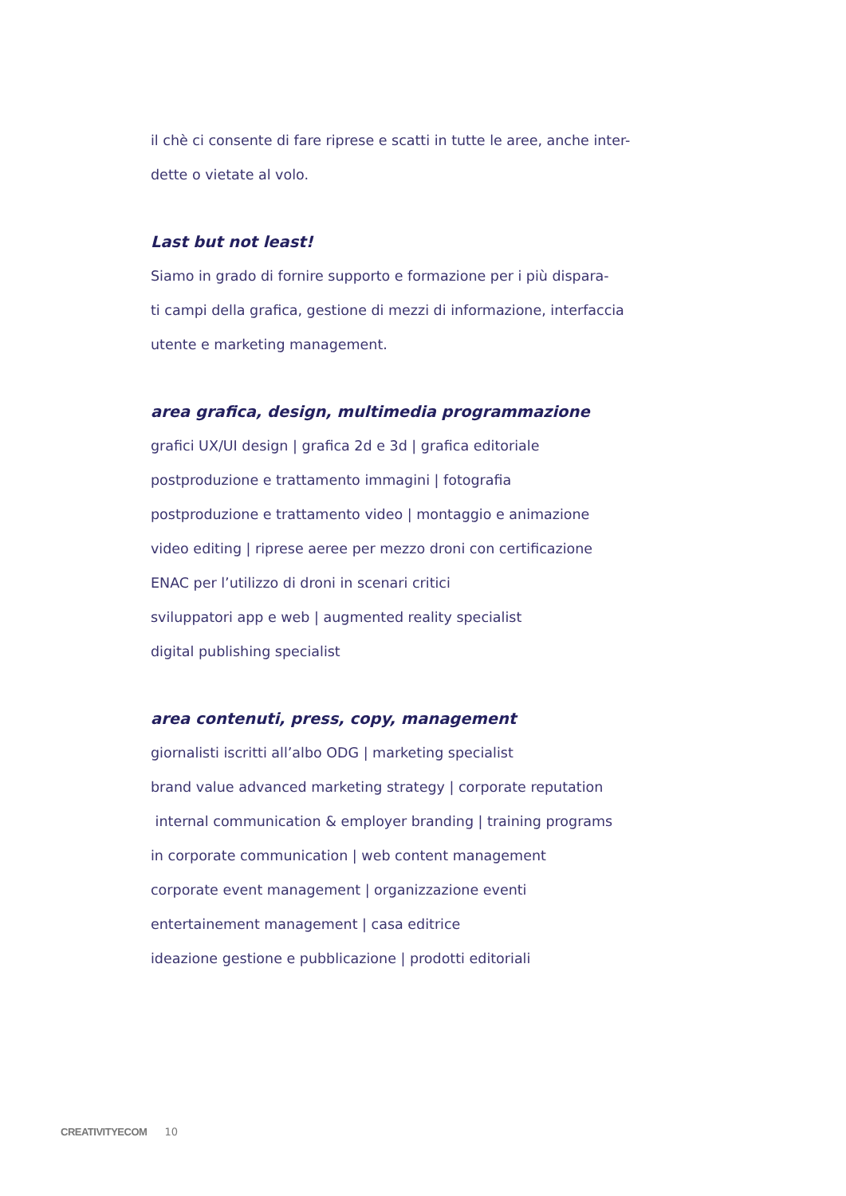il chè ci consente di fare riprese e scatti in tutte le aree, anche inter-
dette o vietate al volo.
Last but not least!
Siamo in grado di fornire supporto e formazione per i più dispara-
ti campi della grafica, gestione di mezzi di informazione, interfaccia
utente e marketing management.
area grafica, design, multimedia programmazione
grafici UX/UI design | grafica 2d e 3d | grafica editoriale
postproduzione e trattamento immagini | fotografia
postproduzione e trattamento video | montaggio e animazione
video editing | riprese aeree per mezzo droni con certificazione
ENAC per l’utilizzo di droni in scenari critici
sviluppatori app e web | augmented reality specialist
digital publishing specialist
area contenuti, press, copy, management
giornalisti iscritti all’albo ODG | marketing specialist
brand value advanced marketing strategy | corporate reputation
internal communication & employer branding | training programs
in corporate communication | web content management
corporate event management | organizzazione eventi
entertainement management | casa editrice
ideazione gestione e pubblicazione | prodotti editoriali
CREATIVITYECOM 10